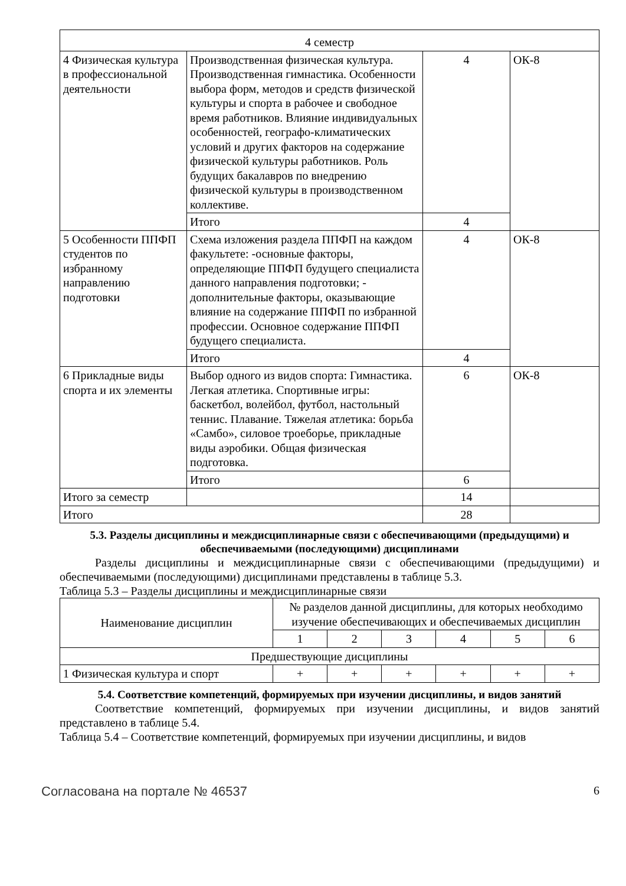| 4 семестр | | | |
| 4 Физическая культура в профессиональной деятельности | Производственная физическая культура. Производственная гимнастика. Особенности выбора форм, методов и средств физической культуры и спорта в рабочее и свободное время работников. Влияние индивидуальных особенностей, географо-климатических условий и других факторов на содержание физической культуры работников. Роль будущих бакалавров по внедрению физической культуры в производственном коллективе. | 4 | ОК-8 |
| | Итого | 4 | |
| 5 Особенности ППФП студентов по избранному направлению подготовки | Схема изложения раздела ППФП на каждом факультете: -основные факторы, определяющие ППФП будущего специалиста данного направления подготовки; - дополнительные факторы, оказывающие влияние на содержание ППФП по избранной профессии. Основное содержание ППФП будущего специалиста. | 4 | ОК-8 |
| | Итого | 4 | |
| 6 Прикладные виды спорта и их элементы | Выбор одного из видов спорта: Гимнастика. Легкая атлетика. Спортивные игры: баскетбол, волейбол, футбол, настольный теннис. Плавание. Тяжелая атлетика: борьба «Самбо», силовое троеборье, прикладные виды аэробики. Общая физическая подготовка. | 6 | ОК-8 |
| | Итого | 6 | |
| Итого за семестр | | 14 | |
| Итого | | 28 | |
5.3. Разделы дисциплины и междисциплинарные связи с обеспечивающими (предыдущими) и обеспечиваемыми (последующими) дисциплинами
Разделы дисциплины и междисциплинарные связи с обеспечивающими (предыдущими) и обеспечиваемыми (последующими) дисциплинами представлены в таблице 5.3.
Таблица 5.3 – Разделы дисциплины и междисциплинарные связи
| Наименование дисциплин | № разделов данной дисциплины, для которых необходимо изучение обеспечивающих и обеспечиваемых дисциплин | | | | | |
| --- | --- | --- | --- | --- | --- | --- |
| | 1 | 2 | 3 | 4 | 5 | 6 |
| Предшествующие дисциплины | | | | | | |
| 1 Физическая культура и спорт | + | + | + | + | + | + |
5.4. Соответствие компетенций, формируемых при изучении дисциплины, и видов занятий
Соответствие компетенций, формируемых при изучении дисциплины, и видов занятий представлено в таблице 5.4.
Таблица 5.4 – Соответствие компетенций, формируемых при изучении дисциплины, и видов
Согласована на портале № 46537 6